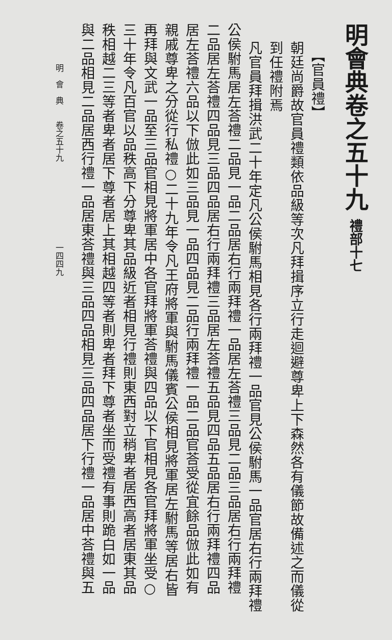明會典卷之五十九 禮部十七
【官員禮】
朝廷尚爵故官員禮類依品級等次凡拜揖序立行走迴避尊卑上下森然各有儀節故備述之而儀從
到任禮附焉
凡官員拜揖洪武二十年定凡公侯駙馬相見各行兩拜禮一品官見公侯駙馬一品官居右行兩拜禮
公侯駙馬居左荅禮二品見一品二品居右行兩拜禮一品居左荅禮三品見二品三品居右行兩拜禮
二品居左荅禮四品見三品四品居右行兩拜禮三品居左荅禮五品見四品五品居右行兩拜禮四品
居左荅禮六品以下倣此如三品見一品四品見二品行兩拜禮一品二品官荅受從宜餘品倣此如有
親戚尊卑之分從行私禮○二十九年令凡王府將軍與駙馬儀賓公侯相見將軍居左駙馬等居右皆
再拜與文武一品至三品官相見將軍居中各官拜將軍荅禮與四品以下官相見各官拜將軍坐受○
三十年令凡百官以品秩高下分尊卑其品級近者相見行禮則東西對立稍卑者居西高者居東其品
秩相越二三等者卑者居下尊者居上其相越四等者則卑者拜下尊者坐而受禮有事則跪白如一品
與二品相見二品居西行禮一品居東荅禮與三品四品相見三品四品居下行禮一品居中荅禮與五
明　會　典　　卷之五十九　　　　　　　　　　一四四九